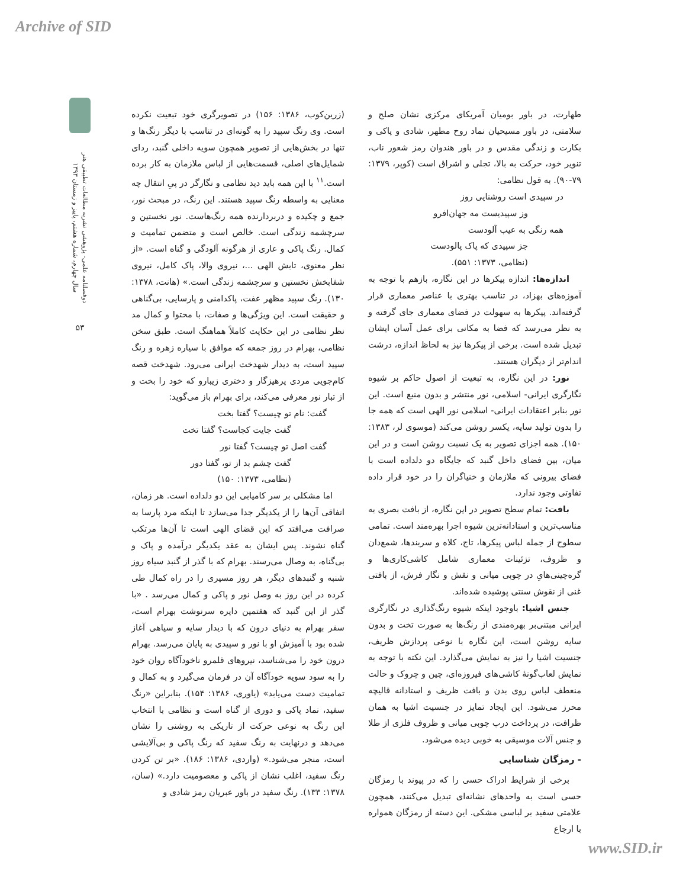Archive of SID
دوفصلنامه علمی- پژوهشی نشریه مطالعات تطبیقی هنر
سال چهارم، شماره هشتم، پاییز و زمستان ۱۳۹۳
۵۳
(زرین‌کوب، ۱۳۸۶: ۱۵۶) در تصویرگری خود تبعیت نکرده است. وی رنگ سپید را به گونه‌ای در تناسب با دیگر رنگ‌ها و تنها در بخش‌هایی از تصویر همچون سویه داخلی گنبد، ردای شمایل‌های اصلی، قسمت‌هایی از لباس ملازمان به کار برده است.<sup>۱۱</sup> با این همه باید دید نظامی و نگارگر در پیِ انتقال چه معنایی به واسطه رنگ سپید هستند. این رنگ، در مبحث نور، جمع و چکیده و دربردارنده همه رنگ‌هاست. نور نخستین و سرچشمه زندگی است. خالص است و متضمن تمامیت و کمال. رنگ پاکی و عاری از هرگونه آلودگی و گناه است. «از نظر معنوی، تابش الهی ...، نیروی والا، پاک کامل، نیروی شفابخش نخستین و سرچشمه زندگی است.» (هانت، ۱۳۷۸: ۱۳۰). رنگ سپید مظهر عفت، پاکدامنی و پارسایی، بی‌گناهی و حقیقت است. این ویژگی‌ها و صفات، با محتوا و کمال مد نظر نظامی در این حکایت کاملاً هماهنگ است. طبق سخن نظامی، بهرام در روز جمعه که موافق با سیاره زهره و رنگ سپید است، به دیدار شهدخت ایرانی می‌رود. شهدخت قصه کام‌جویی مردی پرهیزگار و دختری زیبارو که خود را بخت و از تبار نور معرفی می‌کند، برای بهرام باز می‌گوید:
گفت: نام تو چیست؟ گفتا بخت
گفت جایت کجاست؟ گفتا تخت
گفت اصل تو چیست؟ گفتا نور
گفت چشم بد از تو، گفتا دور
(نظامی، ۱۳۷۳: ۱۵۰)
اما مشکلی بر سر کامیابی این دو دلداده است. هر زمان، اتفاقی آن‌ها را از یکدیگر جدا می‌سازد تا اینکه مرد پارسا به صرافت می‌افتد که این قضای الهی است تا آن‌ها مرتکب گناه نشوند. پس ایشان به عقد یکدیگر درآمده و پاک و بی‌گناه، به وصال می‌رسند. بهرام که با گذر از گنبد سیاه روز شنبه و گنبدهای دیگر، هر روز مسیری را در راه کمال طی کرده در این روز به وصل نور و پاکی و کمال می‌رسد . «با گذر از این گنبد که هفتمین دایره سرنوشت بهرام است، سفر بهرام به دنیای درون که با دیدار سایه و سیاهی آغاز شده بود با آمیزش او با نور و سپیدی به پایان می‌رسد. بهرام درون خود را می‌شناسد، نیروهای قلمرو ناخودآگاه روان خود را به سود سویه خودآگاه آن در فرمان می‌گیرد و به کمال و تمامیت دست می‌یابد» (یاوری، ۱۳۸۶: ۱۵۴). بنابراین «رنگ سفید، نماد پاکی و دوری از گناه است و نظامی با انتخاب این رنگ به نوعی حرکت از تاریکی به روشنی را نشان می‌دهد و درنهایت به رنگ سفید که رنگ پاکی و بی‌آلایشی است، منجر می‌شود.» (واردی، ۱۳۸۶: ۱۸۶). «بر تن کردن رنگ سفید، اغلب نشان از پاکی و معصومیت دارد.» (سان، ۱۳۷۸: ۱۳۳). رنگ سفید در باور عبریان رمز شادی و
طهارت، در باور بومیان آمریکای مرکزی نشان صلح و سلامتی، در باور مسیحیان نماد روح مطهر، شادی و پاکی و بکارت و زندگی مقدس و در باور هندوان رمز شعور ناب، تنویر خود، حرکت به بالا، تجلی و اشراق است (کوپر، ۱۳۷۹: ۷۹-۹۰). به قول نظامی:
در سپیدی است روشنایی روز
وز سپیدیست مه جهان‌افرو
همه رنگی به عیب آلودست
جز سپیدی که پاک پالودست
(نظامی، ۱۳۷۳: ۵۵۱).
اندازه‌ها: اندازه پیکرها در این نگاره، بازهم با توجه به آموزه‌های بهزاد، در تناسب بهتری با عناصر معماری قرار گرفته‌اند. پیکرها به سهولت در فضای معماری جای گرفته و به نظر می‌رسد که فضا به مکانی برای عمل آسان ایشان تبدیل شده است. برخی از پیکرها نیز به لحاظ اندازه، درشت اندام‌تر از دیگران هستند.
نور: در این نگاره، به تبعیت از اصول حاکم بر شیوه نگارگری ایرانی- اسلامی، نور منتشر و بدون منبع است. این نور بنابر اعتقادات ایرانی- اسلامی نور الهی است که همه جا را بدون تولید سایه، یکسر روشن می‌کند (موسوی لر، ۱۳۸۳: ۱۵۰). همه اجزای تصویر به یک نسبت روشن است و در این میان، بین فضای داخل گنبد که جایگاه دو دلداده است با فضای بیرونی که ملازمان و خنیاگران را در خود قرار داده تفاوتی وجود ندارد.
بافت: تمام سطح تصویر در این نگاره، از بافت بصری به مناسب‌ترین و استادانه‌ترین شیوه اجرا بهره‌مند است. تمامی سطوح از جمله لباس پیکرها، تاج، کلاه و سربندها، شمع‌دان و ظروف، تزئینات معماری شامل کاشی‌کاری‌ها و گره‌چینی‌هایِ در چوبی میانی و نقش و نگار فرش، از بافتی غنی از نقوش سنتی پوشیده شده‌اند.
جنس اشیا: باوجود اینکه شیوه رنگ‌گذاری در نگارگری ایرانی مبتنی‌بر بهره‌مندی از رنگ‌ها به صورت تخت و بدون سایه روشن است، این نگاره با نوعی پردازش ظریف، جنسیت اشیا را نیز به نمایش می‌گذارد. این نکته با توجه به نمایش لعاب‌گونهٔ کاشی‌های فیروزه‌ای، چین و چروک و حالت منعطف لباس روی بدن و بافت ظریف و استادانه قالیچه محرز می‌شود. این ایجاد تمایز در جنسیت اشیا به همان ظرافت، در پرداخت درب چوبی میانی و ظروف فلزی از طلا و جنس آلات موسیقی به خوبی دیده می‌شود.
- رمزگان شناسایی
برخی از شرایط ادراک حسی را که در پیوند با رمزگان حسی است به واحدهای نشانه‌ای تبدیل می‌کنند، همچون علامتی سفید بر لباسی مشکی. این دسته از رمزگان همواره با ارجاع
www.SID.ir